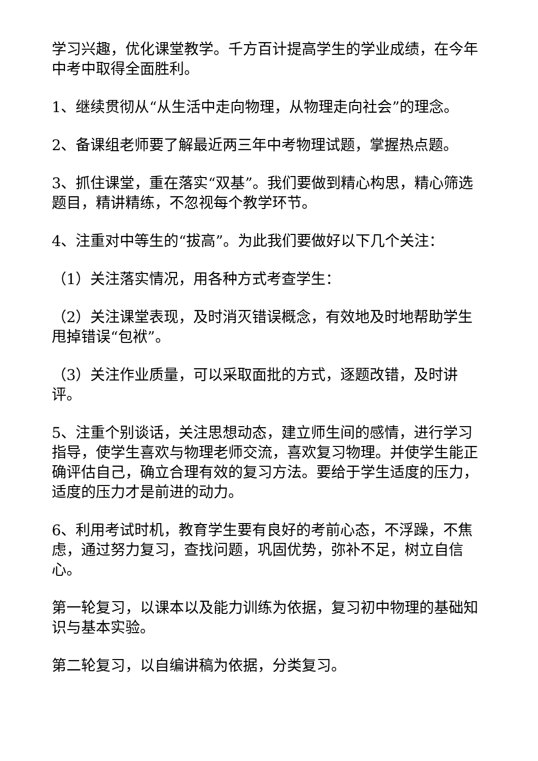学习兴趣，优化课堂教学。千方百计提高学生的学业成绩，在今年中考中取得全面胜利。
1、继续贯彻从“从生活中走向物理，从物理走向社会”的理念。
2、备课组老师要了解最近两三年中考物理试题，掌握热点题。
3、抓住课堂，重在落实“双基”。我们要做到精心构思，精心筛选题目，精讲精练，不忽视每个教学环节。
4、注重对中等生的“拔高”。为此我们要做好以下几个关注：
（1）关注落实情况，用各种方式考查学生：
（2）关注课堂表现，及时消灭错误概念，有效地及时地帮助学生甩掉错误“包袱”。
（3）关注作业质量，可以采取面批的方式，逐题改错，及时讲评。
5、注重个别谈话，关注思想动态，建立师生间的感情，进行学习指导，使学生喜欢与物理老师交流，喜欢复习物理。并使学生能正确评估自己，确立合理有效的复习方法。要给于学生适度的压力，适度的压力才是前进的动力。
6、利用考试时机，教育学生要有良好的考前心态，不浮躁，不焦虑，通过努力复习，查找问题，巩固优势，弥补不足，树立自信心。
第一轮复习，以课本以及能力训练为依据，复习初中物理的基础知识与基本实验。
第二轮复习，以自编讲稿为依据，分类复习。